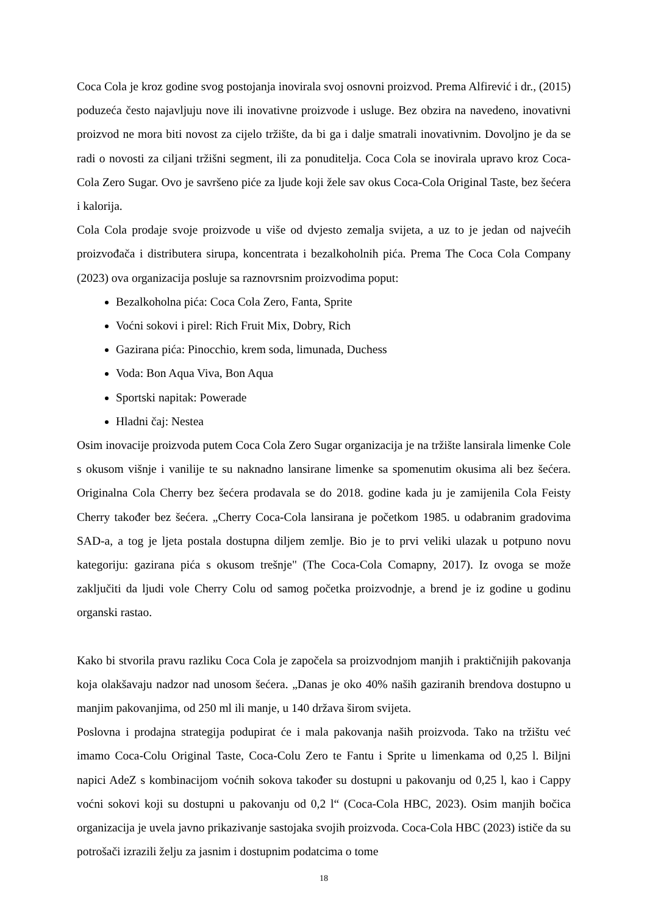Coca Cola je kroz godine svog postojanja inovirala svoj osnovni proizvod. Prema Alfirević i dr., (2015) poduzeća često najavljuju nove ili inovativne proizvode i usluge. Bez obzira na navedeno, inovativni proizvod ne mora biti novost za cijelo tržište, da bi ga i dalje smatrali inovativnim. Dovoljno je da se radi o novosti za ciljani tržišni segment, ili za ponuditelja. Coca Cola se inovirala upravo kroz Coca-Cola Zero Sugar. Ovo je savršeno piće za ljude koji žele sav okus Coca-Cola Original Taste, bez šećera i kalorija.
Cola Cola prodaje svoje proizvode u više od dvjesto zemalja svijeta, a uz to je jedan od najvećih proizvođača i distributera sirupa, koncentrata i bezalkoholnih pića. Prema The Coca Cola Company (2023) ova organizacija posluje sa raznovrsnim proizvodima poput:
Bezalkoholna pića: Coca Cola Zero, Fanta, Sprite
Voćni sokovi i pirel: Rich Fruit Mix, Dobry, Rich
Gazirana pića: Pinocchio, krem soda, limunada, Duchess
Voda: Bon Aqua Viva, Bon Aqua
Sportski napitak: Powerade
Hladni čaj: Nestea
Osim inovacije proizvoda putem Coca Cola Zero Sugar organizacija je na tržište lansirala limenke Cole s okusom višnje i vanilije te su naknadno lansirane limenke sa spomenutim okusima ali bez šećera. Originalna Cola Cherry bez šećera prodavala se do 2018. godine kada ju je zamijenila Cola Feisty Cherry također bez šećera. „Cherry Coca-Cola lansirana je početkom 1985. u odabranim gradovima SAD-a, a tog je ljeta postala dostupna diljem zemlje. Bio je to prvi veliki ulazak u potpuno novu kategoriju: gazirana pića s okusom trešnje" (The Coca-Cola Comapny, 2017). Iz ovoga se može zaključiti da ljudi vole Cherry Colu od samog početka proizvodnje, a brend je iz godine u godinu organski rastao.
Kako bi stvorila pravu razliku Coca Cola je započela sa proizvodnjom manjih i praktičnijih pakovanja koja olakšavaju nadzor nad unosom šećera. „Danas je oko 40% naših gaziranih brendova dostupno u manjim pakovanjima, od 250 ml ili manje, u 140 država širom svijeta.
Poslovna i prodajna strategija podupirat će i mala pakovanja naših proizvoda. Tako na tržištu već imamo Coca-Colu Original Taste, Coca-Colu Zero te Fantu i Sprite u limenkama od 0,25 l. Biljni napici AdeZ s kombinacijom voćnih sokova također su dostupni u pakovanju od 0,25 l, kao i Cappy voćni sokovi koji su dostupni u pakovanju od 0,2 l“ (Coca-Cola HBC, 2023). Osim manjih bočica organizacija je uvela javno prikazivanje sastojaka svojih proizvoda. Coca-Cola HBC (2023) ističe da su potrošači izrazili želju za jasnim i dostupnim podatcima o tome
18